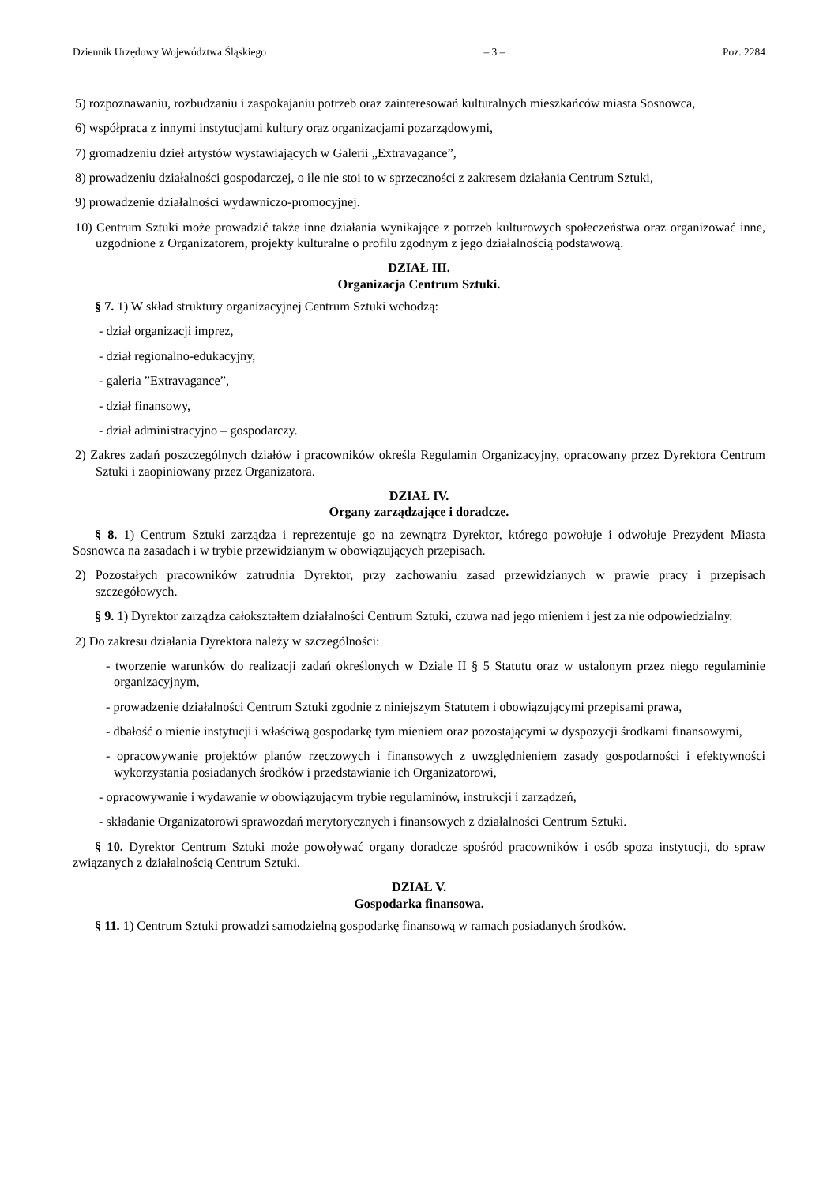Dziennik Urzędowy Województwa Śląskiego – 3 – Poz. 2284
5) rozpoznawaniu, rozbudzaniu i zaspokajaniu potrzeb oraz zainteresowań kulturalnych mieszkańców miasta Sosnowca,
6) współpraca z innymi instytucjami kultury oraz organizacjami pozarządowymi,
7) gromadzeniu dzieł artystów wystawiających w Galerii „Extravagance”,
8) prowadzeniu działalności gospodarczej, o ile nie stoi to w sprzeczności z zakresem działania Centrum Sztuki,
9) prowadzenie działalności wydawniczo-promocyjnej.
10) Centrum Sztuki może prowadzić także inne działania wynikające z potrzeb kulturowych społeczeństwa oraz organizować inne, uzgodnione z Organizatorem, projekty kulturalne o profilu zgodnym z jego działalnością podstawową.
DZIAŁ III.
Organizacja Centrum Sztuki.
§ 7. 1) W skład struktury organizacyjnej Centrum Sztuki wchodzą:
- dział organizacji imprez,
- dział regionalno-edukacyjny,
- galeria ”Extravagance”,
- dział finansowy,
- dział administracyjno – gospodarczy.
2) Zakres zadań poszczególnych działów i pracowników określa Regulamin Organizacyjny, opracowany przez Dyrektora Centrum Sztuki i zaopiniowany przez Organizatora.
DZIAŁ IV.
Organy zarządzające i doradcze.
§ 8. 1) Centrum Sztuki zarządza i reprezentuje go na zewnątrz Dyrektor, którego powołuje i odwołuje Prezydent Miasta Sosnowca na zasadach i w trybie przewidzianym w obowiązujących przepisach.
2) Pozostałych pracowników zatrudnia Dyrektor, przy zachowaniu zasad przewidzianych w prawie pracy i przepisach szczegółowych.
§ 9. 1) Dyrektor zarządza całokształtem działalności Centrum Sztuki, czuwa nad jego mieniem i jest za nie odpowiedzialny.
2) Do zakresu działania Dyrektora należy w szczególności:
- tworzenie warunków do realizacji zadań określonych w Dziale II § 5 Statutu oraz w ustalonym przez niego regulaminie organizacyjnym,
- prowadzenie działalności Centrum Sztuki zgodnie z niniejszym Statutem i obowiązującymi przepisami prawa,
- dbałość o mienie instytucji i właściwą gospodarkę tym mieniem oraz pozostającymi w dyspozycji środkami finansowymi,
- opracowywanie projektów planów rzeczowych i finansowych z uwzględnieniem zasady gospodarności i efektywności wykorzystania posiadanych środków i przedstawianie ich Organizatorowi,
- opracowywanie i wydawanie w obowiązującym trybie regulaminów, instrukcji i zarządzeń,
- składanie Organizatorowi sprawozdań merytorycznych i finansowych z działalności Centrum Sztuki.
§ 10. Dyrektor Centrum Sztuki może powoływać organy doradcze spośród pracowników i osób spoza instytucji, do spraw związanych z działalnością Centrum Sztuki.
DZIAŁ V.
Gospodarka finansowa.
§ 11. 1) Centrum Sztuki prowadzi samodzielną gospodarkę finansową w ramach posiadanych środków.